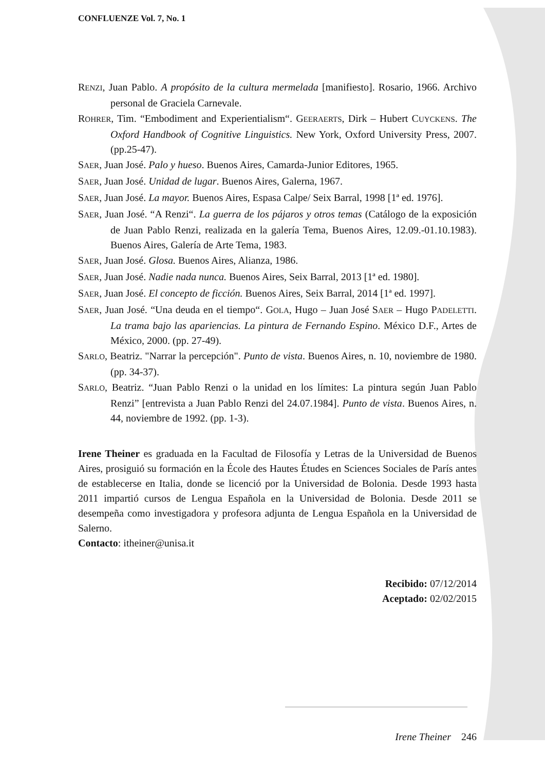CONFLUENZE Vol. 7, No. 1
RENZI, Juan Pablo. A propósito de la cultura mermelada [manifiesto]. Rosario, 1966. Archivo personal de Graciela Carnevale.
ROHRER, Tim. “Embodiment and Experientialism“. GEERAERTS, Dirk – Hubert CUYCKENS. The Oxford Handbook of Cognitive Linguistics. New York, Oxford University Press, 2007. (pp.25-47).
SAER, Juan José. Palo y hueso. Buenos Aires, Camarda-Junior Editores, 1965.
SAER, Juan José. Unidad de lugar. Buenos Aires, Galerna, 1967.
SAER, Juan José. La mayor. Buenos Aires, Espasa Calpe/ Seix Barral, 1998 [1ª ed. 1976].
SAER, Juan José. “A Renzi“. La guerra de los pájaros y otros temas (Catálogo de la exposición de Juan Pablo Renzi, realizada en la galería Tema, Buenos Aires, 12.09.-01.10.1983). Buenos Aires, Galería de Arte Tema, 1983.
SAER, Juan José. Glosa. Buenos Aires, Alianza, 1986.
SAER, Juan José. Nadie nada nunca. Buenos Aires, Seix Barral, 2013 [1ª ed. 1980].
SAER, Juan José. El concepto de ficción. Buenos Aires, Seix Barral, 2014 [1ª ed. 1997].
SAER, Juan José. “Una deuda en el tiempo“. GOLA, Hugo – Juan José SAER – Hugo PADELETTI. La trama bajo las apariencias. La pintura de Fernando Espino. México D.F., Artes de México, 2000. (pp. 27-49).
SARLO, Beatriz. "Narrar la percepción". Punto de vista. Buenos Aires, n. 10, noviembre de 1980. (pp. 34-37).
SARLO, Beatriz. “Juan Pablo Renzi o la unidad en los límites: La pintura según Juan Pablo Renzi” [entrevista a Juan Pablo Renzi del 24.07.1984]. Punto de vista. Buenos Aires, n. 44, noviembre de 1992. (pp. 1-3).
Irene Theiner es graduada en la Facultad de Filosofía y Letras de la Universidad de Buenos Aires, prosiguió su formación en la École des Hautes Études en Sciences Sociales de París antes de establecerse en Italia, donde se licenció por la Universidad de Bolonia. Desde 1993 hasta 2011 impartió cursos de Lengua Española en la Universidad de Bolonia. Desde 2011 se desempeña como investigadora y profesora adjunta de Lengua Española en la Universidad de Salerno.
Contacto: itheiner@unisa.it
Recibido: 07/12/2014
Aceptado: 02/02/2015
Irene Theiner 246